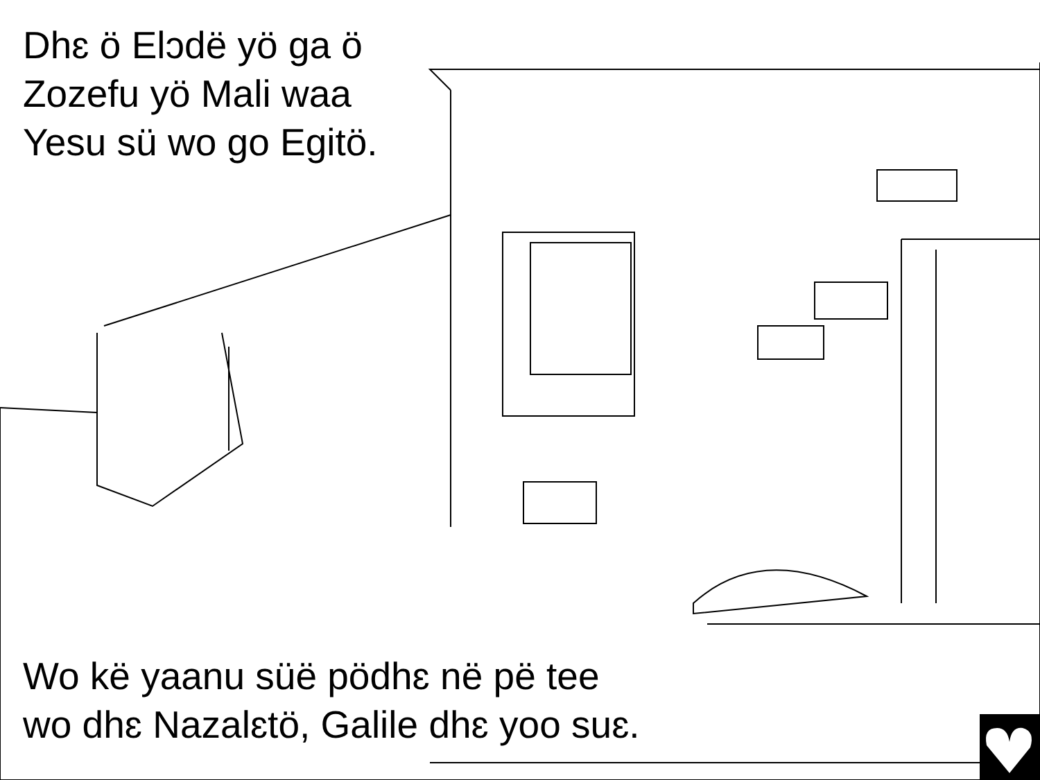Dhɛ ö Elɔdë yö ga ö Zozefu yö Mali waa Yesu sü wo go Egitö.
Wo kë yaanu süë pödhɛ në pë tee
wo dhɛ Nazalɛtö, Galile dhɛ yoo suɛ.